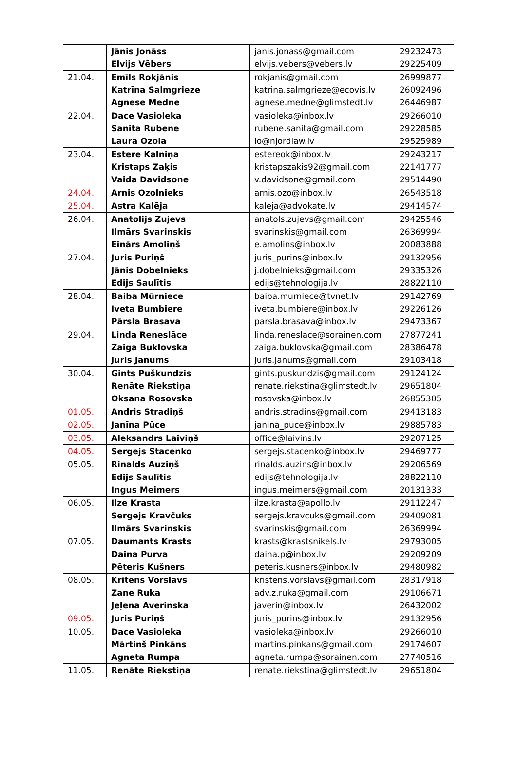| | Jānis Jonāss Elvijs Vēbers | janis.jonass@gmail.com elvijs.vebers@vebers.lv | 29232473 29225409 |
| 21.04. | Emīls Rokjānis Katrīna Salmgrieze Agnese Medne | rokjanis@gmail.com katrina.salmgrieze@ecovis.lv agnese.medne@glimstedt.lv | 26999877 26092496 26446987 |
| 22.04. | Dace Vasioleka Sanita Rubene Laura Ozola | vasioleka@inbox.lv rubene.sanita@gmail.com lo@njordlaw.lv | 29266010 29228585 29525989 |
| 23.04. | Estere Kalniņa Kristaps Zaķis Vaida Davidsone | estereok@inbox.lv kristapszakis92@gmail.com v.davidsone@gmail.com | 29243217 22141777 29514490 |
| 24.04. | Arnis Ozolnieks | arnis.ozo@inbox.lv | 26543518 |
| 25.04. | Astra Kalēja | kaleja@advokate.lv | 29414574 |
| 26.04. | Anatolijs Zujevs Ilmārs Svarinskis Einārs Amoliņš | anatols.zujevs@gmail.com svarinskis@gmail.com e.amolins@inbox.lv | 29425546 26369994 20083888 |
| 27.04. | Juris Puriņš Jānis Dobelnieks Edijs Saulītis | juris_purins@inbox.lv j.dobelnieks@gmail.com edijs@tehnologija.lv | 29132956 29335326 28822110 |
| 28.04. | Baiba Mūrniece Iveta Bumbiere Pārsla Brasava | baiba.murniece@tvnet.lv iveta.bumbiere@inbox.lv parsla.brasava@inbox.lv | 29142769 29226126 29473367 |
| 29.04. | Linda Reneslāce Zaiga Buklovska Juris Janums | linda.reneslace@sorainen.com zaiga.buklovska@gmail.com juris.janums@gmail.com | 27877241 28386478 29103418 |
| 30.04. | Gints Puškundzis Renāte Riekstiņa Oksana Rosovska | gints.puskundzis@gmail.com renate.riekstina@glimstedt.lv rosovska@inbox.lv | 29124124 29651804 26855305 |
| 01.05. | Andris Stradiņš | andris.stradins@gmail.com | 29413183 |
| 02.05. | Janīna Pūce | janina_puce@inbox.lv | 29885783 |
| 03.05. | Aleksandrs Laiviņš | office@laivins.lv | 29207125 |
| 04.05. | Sergejs Stacenko | sergejs.stacenko@inbox.lv | 29469777 |
| 05.05. | Rinalds Auziņš Edijs Saulītis Ingus Meimers | rinalds.auzins@inbox.lv edijs@tehnologija.lv ingus.meimers@gmail.com | 29206569 28822110 20131333 |
| 06.05. | Ilze Krasta Sergejs Kravčuks Ilmārs Svarinskis | ilze.krasta@apollo.lv sergejs.kravcuks@gmail.com svarinskis@gmail.com | 29112247 29409081 26369994 |
| 07.05. | Daumants Krasts Daina Purva Pēteris Kušners | krasts@krastsnikels.lv daina.p@inbox.lv peteris.kusners@inbox.lv | 29793005 29209209 29480982 |
| 08.05. | Kritens Vorslavs Zane Ruka Jeļena Averinska | kristens.vorslavs@gmail.com adv.z.ruka@gmail.com javerin@inbox.lv | 28317918 29106671 26432002 |
| 09.05. | Juris Puriņš | juris_purins@inbox.lv | 29132956 |
| 10.05. | Dace Vasioleka Mārtinš Pinkāns Agneta Rumpa | vasioleka@inbox.lv martins.pinkans@gmail.com agneta.rumpa@sorainen.com | 29266010 29174607 27740516 |
| 11.05. | Renāte Riekstiņa | renate.riekstina@glimstedt.lv | 29651804 |